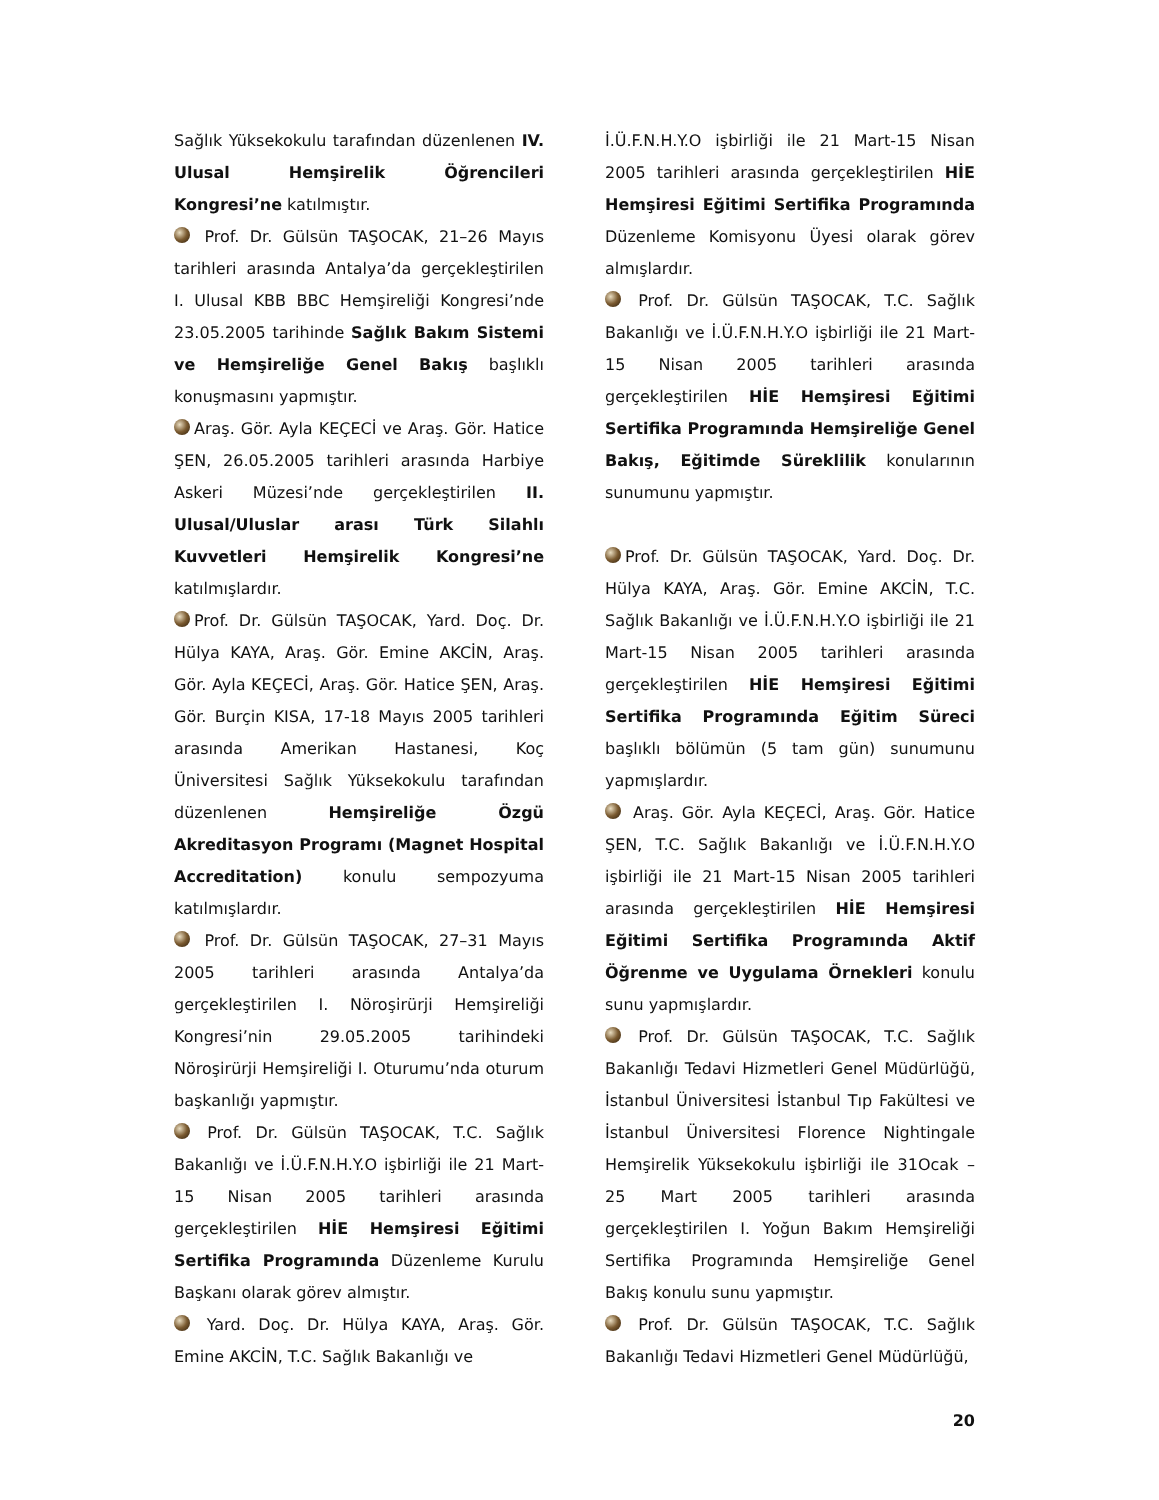Sağlık Yüksekokulu tarafından düzenlenen IV. Ulusal Hemşirelik Öğrencileri Kongresi’ne katılmıştır.
Prof. Dr. Gülsün TAŞOCAK, 21–26 Mayıs tarihleri arasında Antalya’da gerçekleştirilen I. Ulusal KBB BBC Hemşireliği Kongresi’nde 23.05.2005 tarihinde Sağlık Bakım Sistemi ve Hemşireliğe Genel Bakış başlıklı konuşmasını yapmıştır.
Araş. Gör. Ayla KEÇECİ ve Araş. Gör. Hatice ŞEN, 26.05.2005 tarihleri arasında Harbiye Askeri Müzesi’nde gerçekleştirilen II. Ulusal/Uluslar arası Türk Silahlı Kuvvetleri Hemşirelik Kongresi’ne katılmışlardır.
Prof. Dr. Gülsün TAŞOCAK, Yard. Doç. Dr. Hülya KAYA, Araş. Gör. Emine AKCİN, Araş. Gör. Ayla KEÇECİ, Araş. Gör. Hatice ŞEN, Araş. Gör. Burçin KISA, 17-18 Mayıs 2005 tarihleri arasında Amerikan Hastanesi, Koç Üniversitesi Sağlık Yüksekokulu tarafından düzenlenen Hemşireliğe Özgü Akreditasyon Programı (Magnet Hospital Accreditation) konulu sempozyuma katılmışlardır.
Prof. Dr. Gülsün TAŞOCAK, 27–31 Mayıs 2005 tarihleri arasında Antalya’da gerçekleştirilen I. Nöroşirürji Hemşireliği Kongresi’nin 29.05.2005 tarihindeki Nöroşirürji Hemşireliği I. Oturumu’nda oturum başkanlığı yapmıştır.
Prof. Dr. Gülsün TAŞOCAK, T.C. Sağlık Bakanlığı ve İ.Ü.F.N.H.Y.O işbirliği ile 21 Mart-15 Nisan 2005 tarihleri arasında gerçekleştirilen HİE Hemşiresi Eğitimi Sertifika Programında Düzenleme Kurulu Başkanı olarak görev almıştır.
Yard. Doç. Dr. Hülya KAYA, Araş. Gör. Emine AKCİN, T.C. Sağlık Bakanlığı ve
İ.Ü.F.N.H.Y.O işbirliği ile 21 Mart-15 Nisan 2005 tarihleri arasında gerçekleştirilen HİE Hemşiresi Eğitimi Sertifika Programında Düzenleme Komisyonu Üyesi olarak görev almışlardır.
Prof. Dr. Gülsün TAŞOCAK, T.C. Sağlık Bakanlığı ve İ.Ü.F.N.H.Y.O işbirliği ile 21 Mart-15 Nisan 2005 tarihleri arasında gerçekleştirilen HİE Hemşiresi Eğitimi Sertifika Programında Hemşireliğe Genel Bakış, Eğitimde Süreklilik konularının sunumunu yapmıştır.
Prof. Dr. Gülsün TAŞOCAK, Yard. Doç. Dr. Hülya KAYA, Araş. Gör. Emine AKCİN, T.C. Sağlık Bakanlığı ve İ.Ü.F.N.H.Y.O işbirliği ile 21 Mart-15 Nisan 2005 tarihleri arasında gerçekleştirilen HİE Hemşiresi Eğitimi Sertifika Programında Eğitim Süreci başlıklı bölümün (5 tam gün) sunumunu yapmışlardır.
Araş. Gör. Ayla KEÇECİ, Araş. Gör. Hatice ŞEN, T.C. Sağlık Bakanlığı ve İ.Ü.F.N.H.Y.O işbirliği ile 21 Mart-15 Nisan 2005 tarihleri arasında gerçekleştirilen HİE Hemşiresi Eğitimi Sertifika Programında Aktif Öğrenme ve Uygulama Örnekleri konulu sunu yapmışlardır.
Prof. Dr. Gülsün TAŞOCAK, T.C. Sağlık Bakanlığı Tedavi Hizmetleri Genel Müdürlüğü, İstanbul Üniversitesi İstanbul Tıp Fakültesi ve İstanbul Üniversitesi Florence Nightingale Hemşirelik Yüksekokulu işbirliği ile 31Ocak – 25 Mart 2005 tarihleri arasında gerçekleştirilen I. Yoğun Bakım Hemşireliği Sertifika Programında Hemşireliğe Genel Bakış konulu sunu yapmıştır.
Prof. Dr. Gülsün TAŞOCAK, T.C. Sağlık Bakanlığı Tedavi Hizmetleri Genel Müdürlüğü,
20